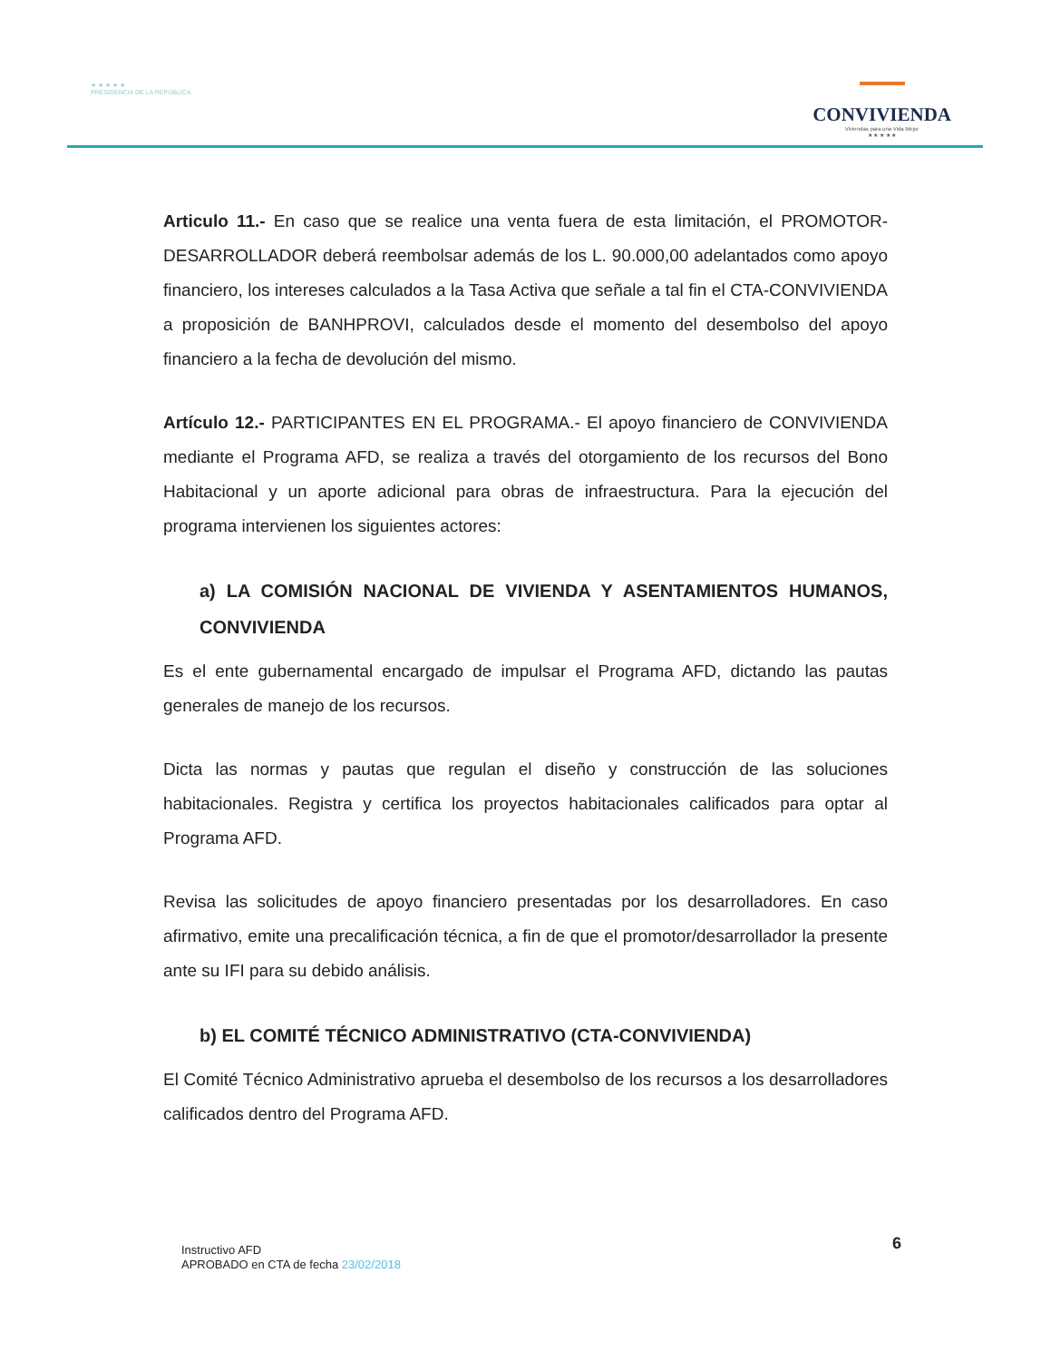★ ★ ★ ★ ★
PRESIDENCIA DE LA REPÚBLICA
CONVIVIENDA
Viviendas para una Vida Mejor
★ ★ ★ ★ ★
Articulo 11.- En caso que se realice una venta fuera de esta limitación, el PROMOTOR-DESARROLLADOR deberá reembolsar además de los L. 90.000,00 adelantados como apoyo financiero, los intereses calculados a la Tasa Activa que señale a tal fin el CTA-CONVIVIENDA a proposición de BANHPROVI, calculados desde el momento del desembolso del apoyo financiero a la fecha de devolución del mismo.
Artículo 12.- PARTICIPANTES EN EL PROGRAMA.- El apoyo financiero de CONVIVIENDA mediante el Programa AFD, se realiza a través del otorgamiento de los recursos del Bono Habitacional y un aporte adicional para obras de infraestructura. Para la ejecución del programa intervienen los siguientes actores:
a) LA COMISIÓN NACIONAL DE VIVIENDA Y ASENTAMIENTOS HUMANOS, CONVIVIENDA
Es el ente gubernamental encargado de impulsar el Programa AFD, dictando las pautas generales de manejo de los recursos.
Dicta las normas y pautas que regulan el diseño y construcción de las soluciones habitacionales. Registra y certifica los proyectos habitacionales calificados para optar al Programa AFD.
Revisa las solicitudes de apoyo financiero presentadas por los desarrolladores. En caso afirmativo, emite una precalificación técnica, a fin de que el promotor/desarrollador la presente ante su IFI para su debido análisis.
b) EL COMITÉ TÉCNICO ADMINISTRATIVO (CTA-CONVIVIENDA)
El Comité Técnico Administrativo aprueba el desembolso de los recursos a los desarrolladores calificados dentro del Programa AFD.
Instructivo AFD
APROBADO en CTA de fecha 23/02/2018
6